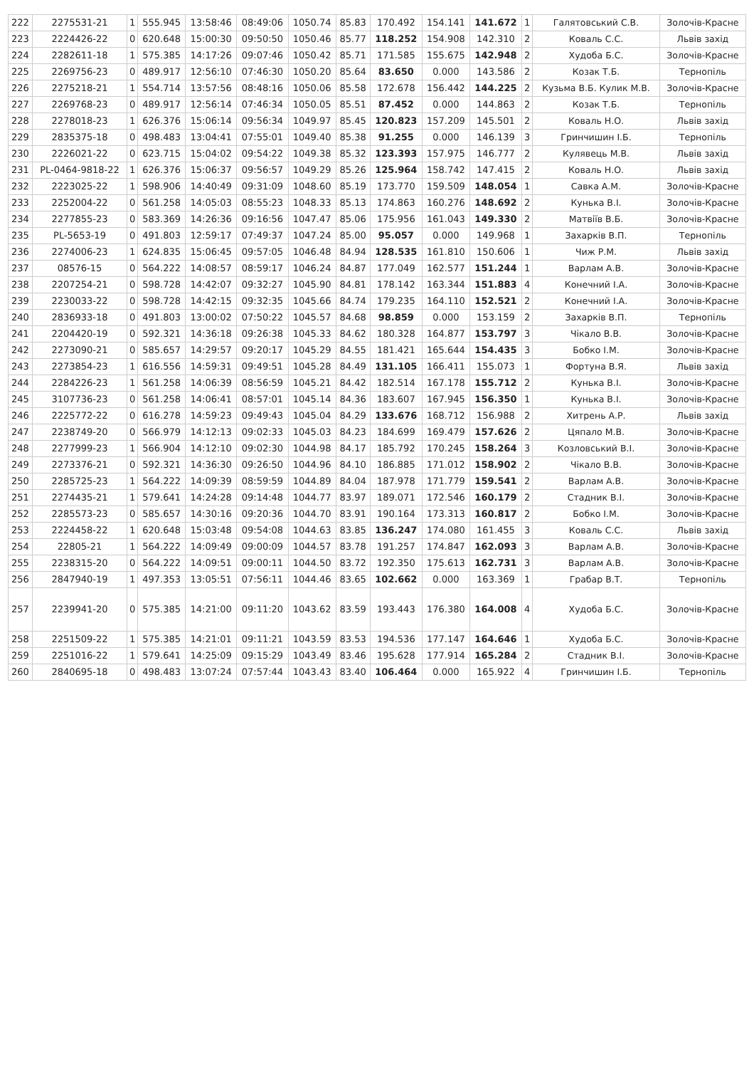| 222 | 2275531-21 | 1 | 555.945 | 13:58:46 | 08:49:06 | 1050.74 | 85.83 | 170.492 | 154.141 | 141.672 | 1 | Галятовський С.В. | Золочів-Красне |
| 223 | 2224426-22 | 0 | 620.648 | 15:00:30 | 09:50:50 | 1050.46 | 85.77 | 118.252 | 154.908 | 142.310 | 2 | Коваль С.С. | Львів захід |
| 224 | 2282611-18 | 1 | 575.385 | 14:17:26 | 09:07:46 | 1050.42 | 85.71 | 171.585 | 155.675 | 142.948 | 2 | Худоба Б.С. | Золочів-Красне |
| 225 | 2269756-23 | 0 | 489.917 | 12:56:10 | 07:46:30 | 1050.20 | 85.64 | 83.650 | 0.000 | 143.586 | 2 | Козак Т.Б. | Тернопіль |
| 226 | 2275218-21 | 1 | 554.714 | 13:57:56 | 08:48:16 | 1050.06 | 85.58 | 172.678 | 156.442 | 144.225 | 2 | Кузьма В.Б. Кулик М.В. | Золочів-Красне |
| 227 | 2269768-23 | 0 | 489.917 | 12:56:14 | 07:46:34 | 1050.05 | 85.51 | 87.452 | 0.000 | 144.863 | 2 | Козак Т.Б. | Тернопіль |
| 228 | 2278018-23 | 1 | 626.376 | 15:06:14 | 09:56:34 | 1049.97 | 85.45 | 120.823 | 157.209 | 145.501 | 2 | Коваль Н.О. | Львів захід |
| 229 | 2835375-18 | 0 | 498.483 | 13:04:41 | 07:55:01 | 1049.40 | 85.38 | 91.255 | 0.000 | 146.139 | 3 | Гринчишин І.Б. | Тернопіль |
| 230 | 2226021-22 | 0 | 623.715 | 15:04:02 | 09:54:22 | 1049.38 | 85.32 | 123.393 | 157.975 | 146.777 | 2 | Кулявець М.В. | Львів захід |
| 231 | PL-0464-9818-22 | 1 | 626.376 | 15:06:37 | 09:56:57 | 1049.29 | 85.26 | 125.964 | 158.742 | 147.415 | 2 | Коваль Н.О. | Львів захід |
| 232 | 2223025-22 | 1 | 598.906 | 14:40:49 | 09:31:09 | 1048.60 | 85.19 | 173.770 | 159.509 | 148.054 | 1 | Савка А.М. | Золочів-Красне |
| 233 | 2252004-22 | 0 | 561.258 | 14:05:03 | 08:55:23 | 1048.33 | 85.13 | 174.863 | 160.276 | 148.692 | 2 | Кунька В.І. | Золочів-Красне |
| 234 | 2277855-23 | 0 | 583.369 | 14:26:36 | 09:16:56 | 1047.47 | 85.06 | 175.956 | 161.043 | 149.330 | 2 | Матвіїв В.Б. | Золочів-Красне |
| 235 | PL-5653-19 | 0 | 491.803 | 12:59:17 | 07:49:37 | 1047.24 | 85.00 | 95.057 | 0.000 | 149.968 | 1 | Захарків В.П. | Тернопіль |
| 236 | 2274006-23 | 1 | 624.835 | 15:06:45 | 09:57:05 | 1046.48 | 84.94 | 128.535 | 161.810 | 150.606 | 1 | Чиж Р.М. | Львів захід |
| 237 | 08576-15 | 0 | 564.222 | 14:08:57 | 08:59:17 | 1046.24 | 84.87 | 177.049 | 162.577 | 151.244 | 1 | Варлам А.В. | Золочів-Красне |
| 238 | 2207254-21 | 0 | 598.728 | 14:42:07 | 09:32:27 | 1045.90 | 84.81 | 178.142 | 163.344 | 151.883 | 4 | Конечний І.А. | Золочів-Красне |
| 239 | 2230033-22 | 0 | 598.728 | 14:42:15 | 09:32:35 | 1045.66 | 84.74 | 179.235 | 164.110 | 152.521 | 2 | Конечний І.А. | Золочів-Красне |
| 240 | 2836933-18 | 0 | 491.803 | 13:00:02 | 07:50:22 | 1045.57 | 84.68 | 98.859 | 0.000 | 153.159 | 2 | Захарків В.П. | Тернопіль |
| 241 | 2204420-19 | 0 | 592.321 | 14:36:18 | 09:26:38 | 1045.33 | 84.62 | 180.328 | 164.877 | 153.797 | 3 | Чікало В.В. | Золочів-Красне |
| 242 | 2273090-21 | 0 | 585.657 | 14:29:57 | 09:20:17 | 1045.29 | 84.55 | 181.421 | 165.644 | 154.435 | 3 | Бобко І.М. | Золочів-Красне |
| 243 | 2273854-23 | 1 | 616.556 | 14:59:31 | 09:49:51 | 1045.28 | 84.49 | 131.105 | 166.411 | 155.073 | 1 | Фортуна В.Я. | Львів захід |
| 244 | 2284226-23 | 1 | 561.258 | 14:06:39 | 08:56:59 | 1045.21 | 84.42 | 182.514 | 167.178 | 155.712 | 2 | Кунька В.І. | Золочів-Красне |
| 245 | 3107736-23 | 0 | 561.258 | 14:06:41 | 08:57:01 | 1045.14 | 84.36 | 183.607 | 167.945 | 156.350 | 1 | Кунька В.І. | Золочів-Красне |
| 246 | 2225772-22 | 0 | 616.278 | 14:59:23 | 09:49:43 | 1045.04 | 84.29 | 133.676 | 168.712 | 156.988 | 2 | Хитрень А.Р. | Львів захід |
| 247 | 2238749-20 | 0 | 566.979 | 14:12:13 | 09:02:33 | 1045.03 | 84.23 | 184.699 | 169.479 | 157.626 | 2 | Цяпало М.В. | Золочів-Красне |
| 248 | 2277999-23 | 1 | 566.904 | 14:12:10 | 09:02:30 | 1044.98 | 84.17 | 185.792 | 170.245 | 158.264 | 3 | Козловський В.І. | Золочів-Красне |
| 249 | 2273376-21 | 0 | 592.321 | 14:36:30 | 09:26:50 | 1044.96 | 84.10 | 186.885 | 171.012 | 158.902 | 2 | Чікало В.В. | Золочів-Красне |
| 250 | 2285725-23 | 1 | 564.222 | 14:09:39 | 08:59:59 | 1044.89 | 84.04 | 187.978 | 171.779 | 159.541 | 2 | Варлам А.В. | Золочів-Красне |
| 251 | 2274435-21 | 1 | 579.641 | 14:24:28 | 09:14:48 | 1044.77 | 83.97 | 189.071 | 172.546 | 160.179 | 2 | Стадник В.І. | Золочів-Красне |
| 252 | 2285573-23 | 0 | 585.657 | 14:30:16 | 09:20:36 | 1044.70 | 83.91 | 190.164 | 173.313 | 160.817 | 2 | Бобко І.М. | Золочів-Красне |
| 253 | 2224458-22 | 1 | 620.648 | 15:03:48 | 09:54:08 | 1044.63 | 83.85 | 136.247 | 174.080 | 161.455 | 3 | Коваль С.С. | Львів захід |
| 254 | 22805-21 | 1 | 564.222 | 14:09:49 | 09:00:09 | 1044.57 | 83.78 | 191.257 | 174.847 | 162.093 | 3 | Варлам А.В. | Золочів-Красне |
| 255 | 2238315-20 | 0 | 564.222 | 14:09:51 | 09:00:11 | 1044.50 | 83.72 | 192.350 | 175.613 | 162.731 | 3 | Варлам А.В. | Золочів-Красне |
| 256 | 2847940-19 | 1 | 497.353 | 13:05:51 | 07:56:11 | 1044.46 | 83.65 | 102.662 | 0.000 | 163.369 | 1 | Грабар В.Т. | Тернопіль |
| 257 | 2239941-20 | 0 | 575.385 | 14:21:00 | 09:11:20 | 1043.62 | 83.59 | 193.443 | 176.380 | 164.008 | 4 | Худоба Б.С. | Золочів-Красне |
| 258 | 2251509-22 | 1 | 575.385 | 14:21:01 | 09:11:21 | 1043.59 | 83.53 | 194.536 | 177.147 | 164.646 | 1 | Худоба Б.С. | Золочів-Красне |
| 259 | 2251016-22 | 1 | 579.641 | 14:25:09 | 09:15:29 | 1043.49 | 83.46 | 195.628 | 177.914 | 165.284 | 2 | Стадник В.І. | Золочів-Красне |
| 260 | 2840695-18 | 0 | 498.483 | 13:07:24 | 07:57:44 | 1043.43 | 83.40 | 106.464 | 0.000 | 165.922 | 4 | Гринчишин І.Б. | Тернопіль |